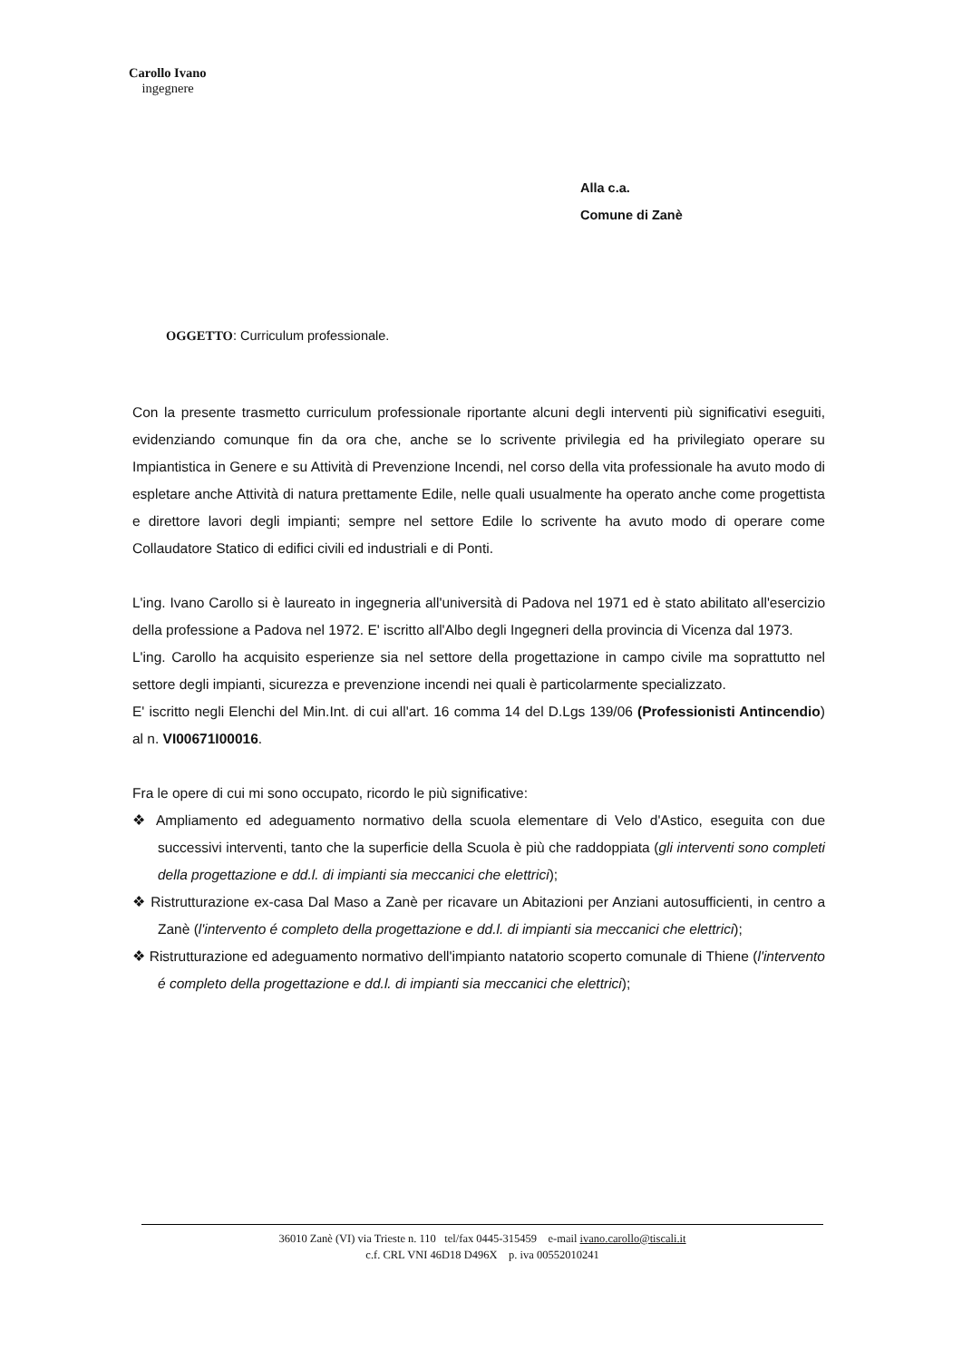Carollo Ivano
ingegnere
Alla c.a.
Comune di Zanè
OGGETTO: Curriculum professionale.
Con la presente trasmetto curriculum professionale riportante alcuni degli interventi più significativi eseguiti, evidenziando comunque fin da ora che, anche se lo scrivente privilegia ed ha privilegiato operare su Impiantistica in Genere e su Attività di Prevenzione Incendi, nel corso della vita professionale ha avuto modo di espletare anche Attività di natura prettamente Edile, nelle quali usualmente ha operato anche come progettista e direttore lavori degli impianti; sempre nel settore Edile lo scrivente ha avuto modo di operare come Collaudatore Statico di edifici civili ed industriali e di Ponti.
L'ing. Ivano Carollo si è laureato in ingegneria all'università di Padova nel 1971 ed è stato abilitato all'esercizio della professione a Padova nel 1972. E' iscritto all'Albo degli Ingegneri della provincia di Vicenza dal 1973.
L'ing. Carollo ha acquisito esperienze sia nel settore della progettazione in campo civile ma soprattutto nel settore degli impianti, sicurezza e prevenzione incendi nei quali è particolarmente specializzato.
E' iscritto negli Elenchi del Min.Int. di cui all'art. 16 comma 14 del D.Lgs 139/06 (Professionisti Antincendio) al n. VI00671I00016.
Fra le opere di cui mi sono occupato, ricordo le più significative:
❖ Ampliamento ed adeguamento normativo della scuola elementare di Velo d'Astico, eseguita con due successivi interventi, tanto che la superficie della Scuola è più che raddoppiata (gli interventi sono completi della progettazione e dd.l. di impianti sia meccanici che elettrici);
❖ Ristrutturazione ex-casa Dal Maso a Zanè per ricavare un Abitazioni per Anziani autosufficienti, in centro a Zanè (l'intervento é completo della progettazione e dd.l. di impianti sia meccanici che elettrici);
❖ Ristrutturazione ed adeguamento normativo dell'impianto natatorio scoperto comunale di Thiene (l'intervento é completo della progettazione e dd.l. di impianti sia meccanici che elettrici);
36010 Zanè (VI) via Trieste n. 110 tel/fax 0445-315459 e-mail ivano.carollo@tiscali.it
c.f. CRL VNI 46D18 D496X p. iva 00552010241